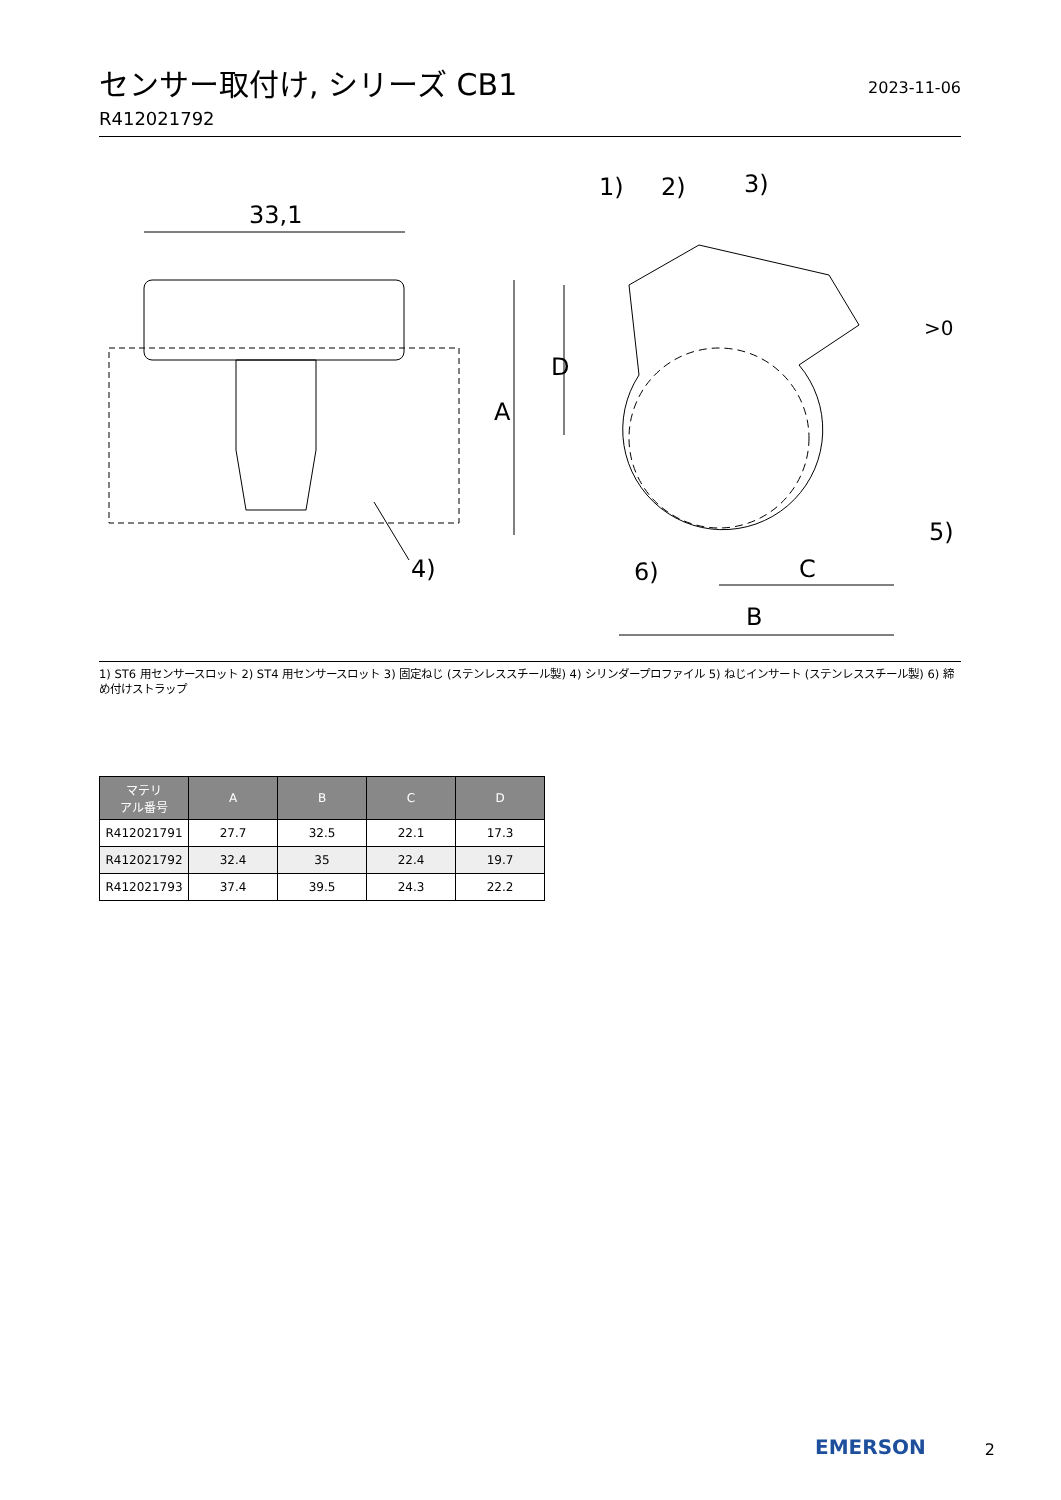センサー取付け, シリーズ CB1
R412021792
2023-11-06
33,1
4)
A
D
1)
2)
3)
5)
6)
C
B
>0
1) ST6 用センサースロット 2) ST4 用センサースロット 3) 固定ねじ (ステンレススチール製) 4) シリンダープロファイル 5) ねじインサート (ステンレススチール製) 6) 締め付けストラップ
| マテリ アル番号 | A | B | C | D |
| --- | --- | --- | --- | --- |
| R412021791 | 27.7 | 32.5 | 22.1 | 17.3 |
| R412021792 | 32.4 | 35 | 22.4 | 19.7 |
| R412021793 | 37.4 | 39.5 | 24.3 | 22.2 |
EMERSON 2